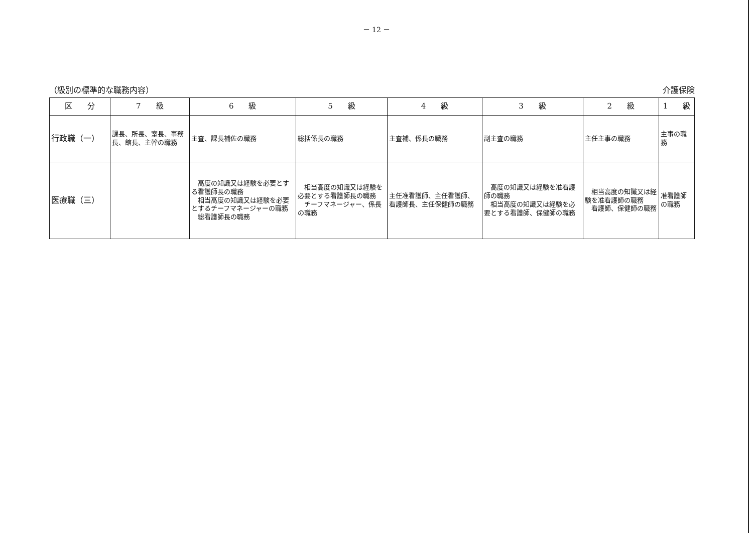－ 12 －
（級別の標準的な職務内容） 介護保険
| 区 分 | 7 級 | 6 級 | 5 級 | 4 級 | 3 級 | 2 級 | 1 級 |
| --- | --- | --- | --- | --- | --- | --- | --- |
| 行政職（一） | 課長、所長、室長、事務長、館長、主幹の職務 | 主査、課長補佐の職務 | 総括係長の職務 | 主査補、係長の職務 | 副主査の職務 | 主任主事の職務 | 主事の職務 |
| 医療職（三） | | 高度の知識又は経験を必要とする看護師長の職務 相当高度の知識又は経験を必要とするチーフマネージャーの職務 総看護師長の職務 | 相当高度の知識又は経験を必要とする看護師長の職務 チーフマネージャー、係長の職務 | 主任准看護師、主任看護師、看護師長、主任保健師の職務 | 高度の知識又は経験を准看護師の職務 相当高度の知識又は経験を必要とする看護師、保健師の職務 | 相当高度の知識又は経験を准看護師の職務 看護師、保健師の職務 | 准看護師の職務 |